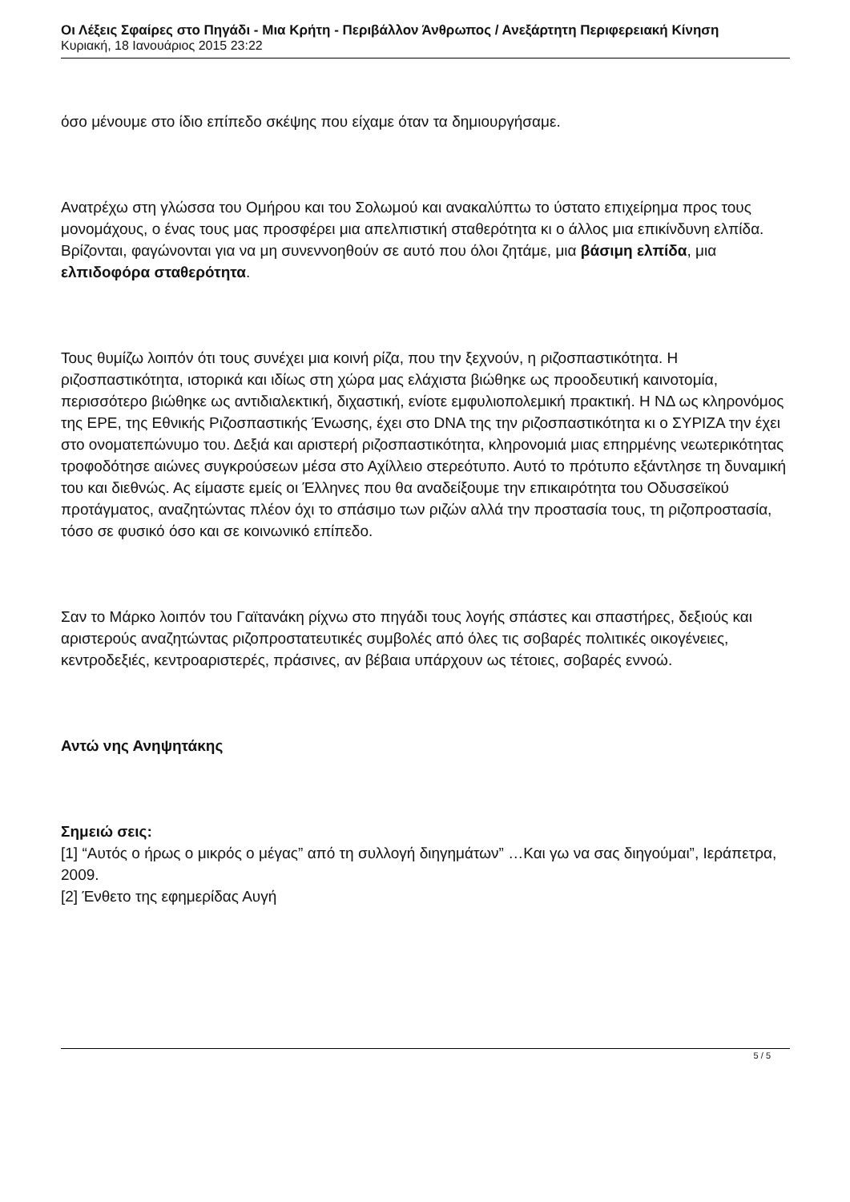Οι Λέξεις Σφαίρες στο Πηγάδι - Μια Κρήτη - Περιβάλλον Άνθρωπος / Ανεξάρτητη Περιφερειακή Κίνηση
Κυριακή, 18 Ιανουάριος 2015 23:22
όσο μένουμε στο ίδιο επίπεδο σκέψης που είχαμε όταν τα δημιουργήσαμε.
Ανατρέχω στη γλώσσα του Ομήρου και του Σολωμού και ανακαλύπτω το ύστατο επιχείρημα προς τους μονομάχους, ο ένας τους μας προσφέρει μια απελπιστική σταθερότητα κι ο άλλος μια επικίνδυνη ελπίδα. Βρίζονται, φαγώνονται για να μη συνεννοηθούν σε αυτό που όλοι ζητάμε, μια βάσιμη ελπίδα, μια ελπιδοφόρα σταθερότητα.
Τους θυμίζω λοιπόν ότι τους συνέχει μια κοινή ρίζα, που την ξεχνούν, η ριζοσπαστικότητα. Η ριζοσπαστικότητα, ιστορικά και ιδίως στη χώρα μας ελάχιστα βιώθηκε ως προοδευτική καινοτομία, περισσότερο βιώθηκε ως αντιδιαλεκτική, διχαστική, ενίοτε εμφυλιοπολεμική πρακτική. Η ΝΔ ως κληρονόμος της ΕΡΕ, της Εθνικής Ριζοσπαστικής Ένωσης, έχει στο DNA της την ριζοσπαστικότητα κι ο ΣΥΡΙΖΑ την έχει στο ονοματεπώνυμο του. Δεξιά και αριστερή ριζοσπαστικότητα, κληρονομιά μιας επηρμένης νεωτερικότητας τροφοδότησε αιώνες συγκρούσεων μέσα στο Αχίλλειο στερεότυπο. Αυτό το πρότυπο εξάντλησε τη δυναμική του και διεθνώς. Ας είμαστε εμείς οι Έλληνες που θα αναδείξουμε την επικαιρότητα του Οδυσσεϊκού προτάγματος, αναζητώντας πλέον όχι το σπάσιμο των ριζών αλλά την προστασία τους, τη ριζοπροστασία, τόσο σε φυσικό όσο και σε κοινωνικό επίπεδο.
Σαν το Μάρκο λοιπόν του Γαϊτανάκη ρίχνω στο πηγάδι τους λογής σπάστες και σπαστήρες, δεξιούς και αριστερούς αναζητώντας ριζοπροστατευτικές συμβολές από όλες τις σοβαρές πολιτικές οικογένειες, κεντροδεξιές, κεντροαριστερές, πράσινες, αν βέβαια υπάρχουν ως τέτοιες, σοβαρές εννοώ.
Αντώ νης Ανηψητάκης
Σημειώ σεις:
[1] “Αυτός ο ήρως ο μικρός ο μέγας” από τη συλλογή διηγημάτων” …Και γω να σας διηγούμαι”, Ιεράπετρα, 2009.
[2] Ένθετο της εφημερίδας Αυγή
5 / 5